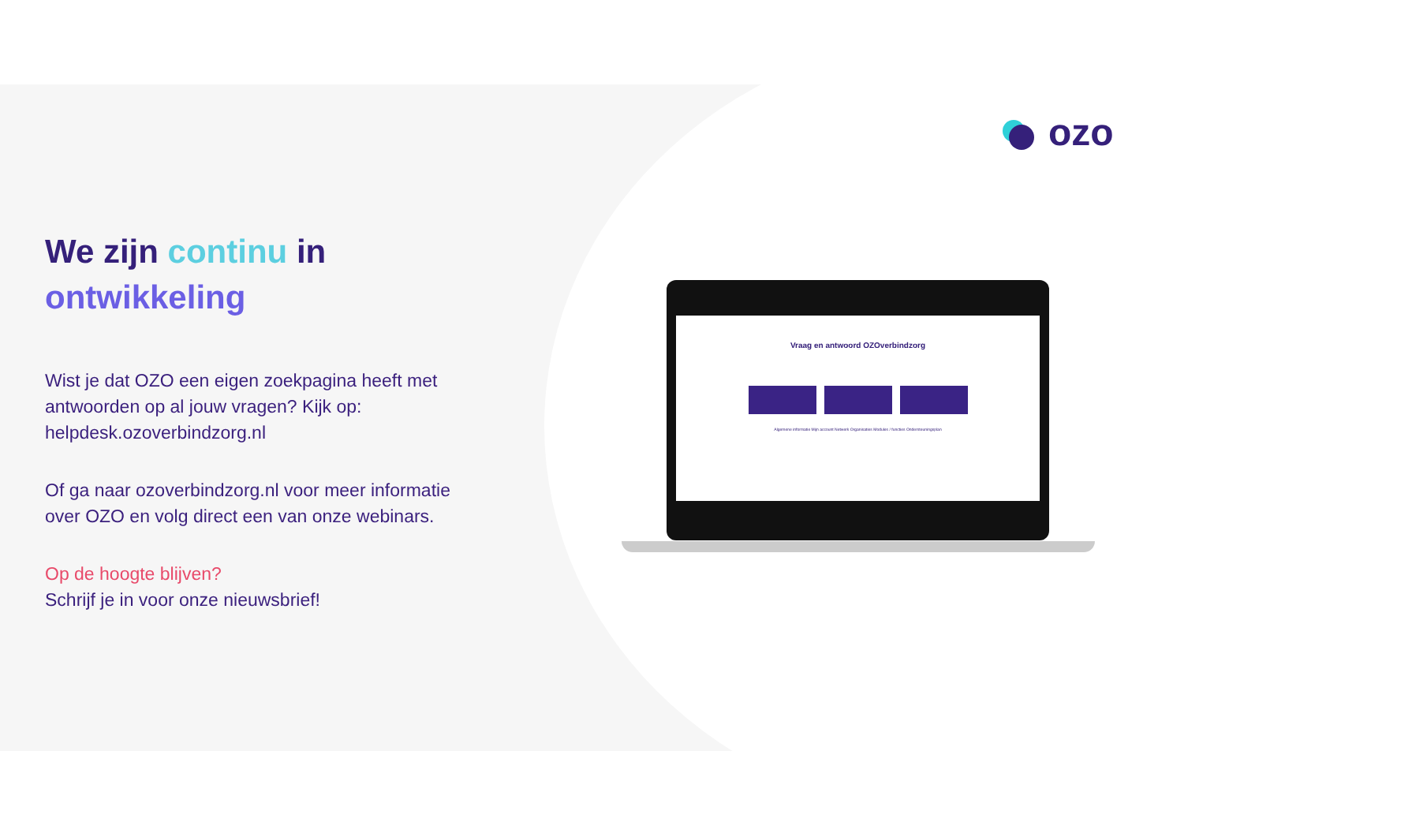ozo
We zijn continu in ontwikkeling
Wist je dat OZO een eigen zoekpagina heeft met antwoorden op al jouw vragen? Kijk op: helpdesk.ozoverbindzorg.nl
Of ga naar ozoverbindzorg.nl voor meer informatie over OZO en volg direct een van onze webinars.
Op de hoogte blijven?
Schrijf je in voor onze nieuwsbrief!
Vraag en antwoord OZOverbindzorg
Algemene informatie Mijn account Netwerk Organisaties Modules / functies Ondersteuningsplan